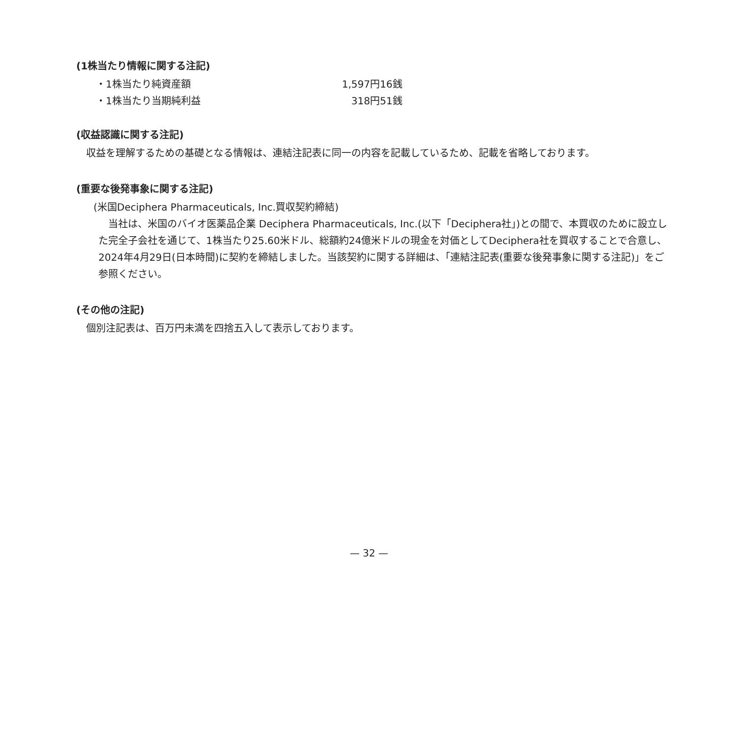(1株当たり情報に関する注記)
| ・1株当たり純資産額 | 1,597円16銭 |
| ・1株当たり当期純利益 | 318円51銭 |
(収益認識に関する注記)
　収益を理解するための基礎となる情報は、連結注記表に同一の内容を記載しているため、記載を省略しております。
(重要な後発事象に関する注記)
(米国Deciphera Pharmaceuticals, Inc.買収契約締結)
　当社は、米国のバイオ医薬品企業 Deciphera Pharmaceuticals, Inc.(以下「Deciphera社」)との間で、本買収のために設立した完全子会社を通じて、1株当たり25.60米ドル、総額約24億米ドルの現金を対価としてDeciphera社を買収することで合意し、2024年4月29日(日本時間)に契約を締結しました。当該契約に関する詳細は、「連結注記表(重要な後発事象に関する注記)」をご参照ください。
(その他の注記)
　個別注記表は、百万円未満を四捨五入して表示しております。
— 32 —